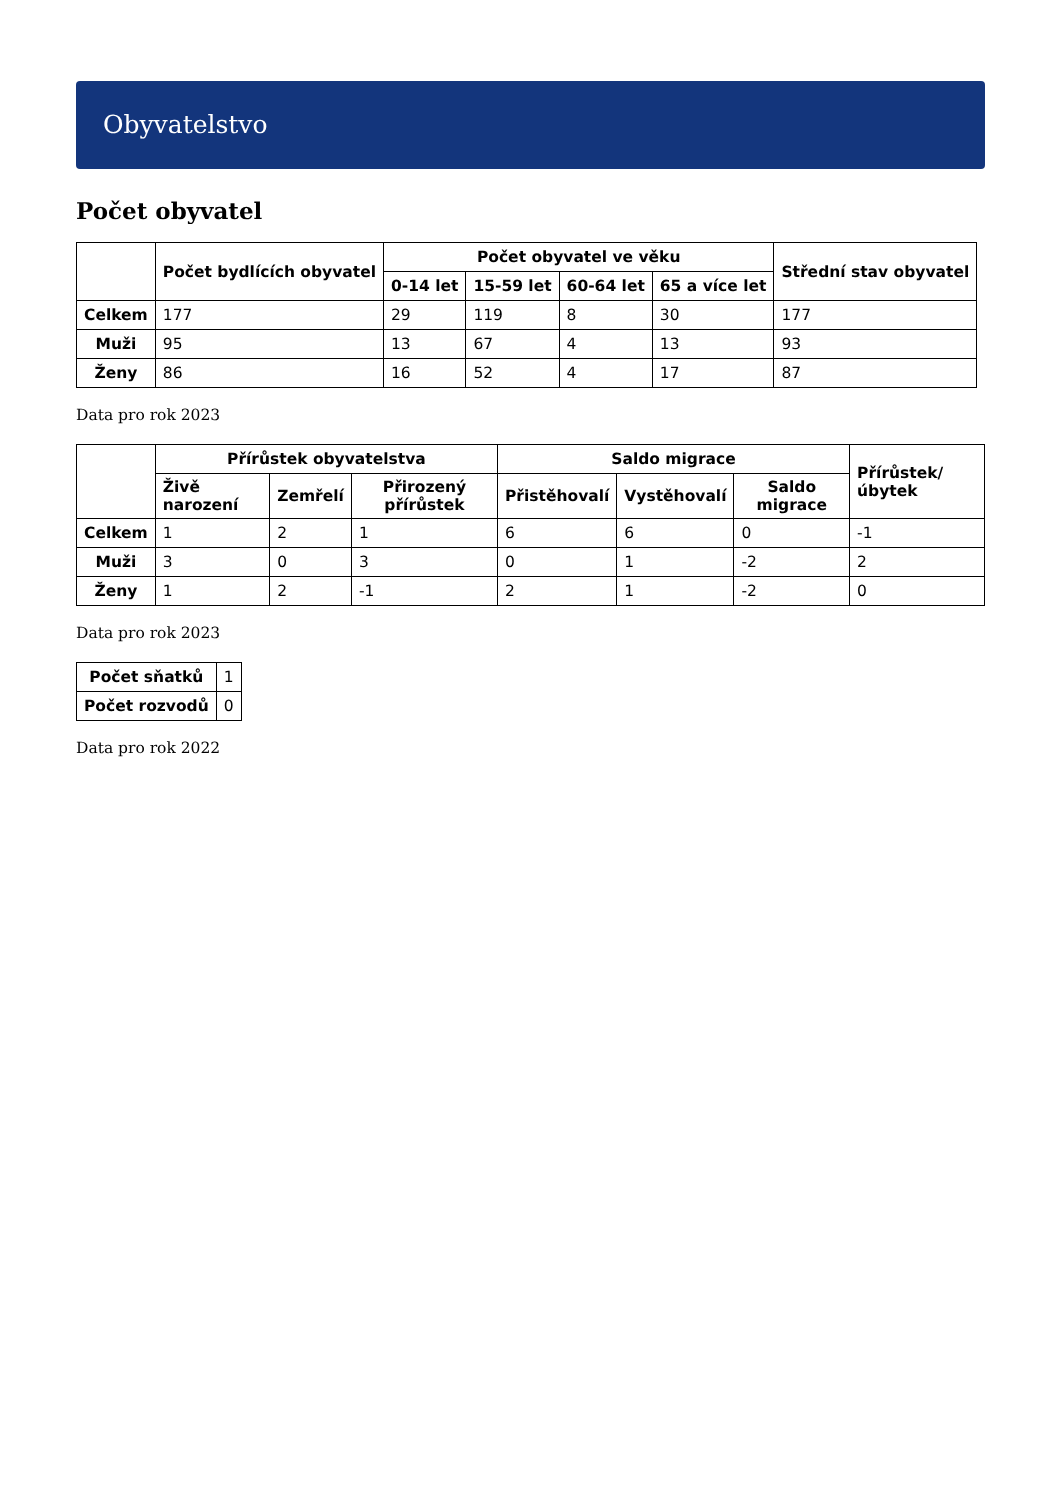Obyvatelstvo
Počet obyvatel
| | Počet bydlících obyvatel | Počet obyvatel ve věku | | | | Střední stav obyvatel |
| --- | --- | --- | --- | --- | --- | --- |
| | | 0-14 let | 15-59 let | 60-64 let | 65 a více let | |
| Celkem | 177 | 29 | 119 | 8 | 30 | 177 |
| Muži | 95 | 13 | 67 | 4 | 13 | 93 |
| Ženy | 86 | 16 | 52 | 4 | 17 | 87 |
Data pro rok 2023
| | Přírůstek obyvatelstva | | | Saldo migrace | | | Přírůstek/úbytek |
| --- | --- | --- | --- | --- | --- | --- | --- |
| | Živě narození | Zemřelí | Přirozený přírůstek | Přistěhovalí | Vystěhovalí | Saldo migrace | |
| Celkem | 1 | 2 | 1 | 6 | 6 | 0 | -1 |
| Muži | 3 | 0 | 3 | 0 | 1 | -2 | 2 |
| Ženy | 1 | 2 | -1 | 2 | 1 | -2 | 0 |
Data pro rok 2023
| Počet sňatků | 1 |
| Počet rozvodů | 0 |
Data pro rok 2022